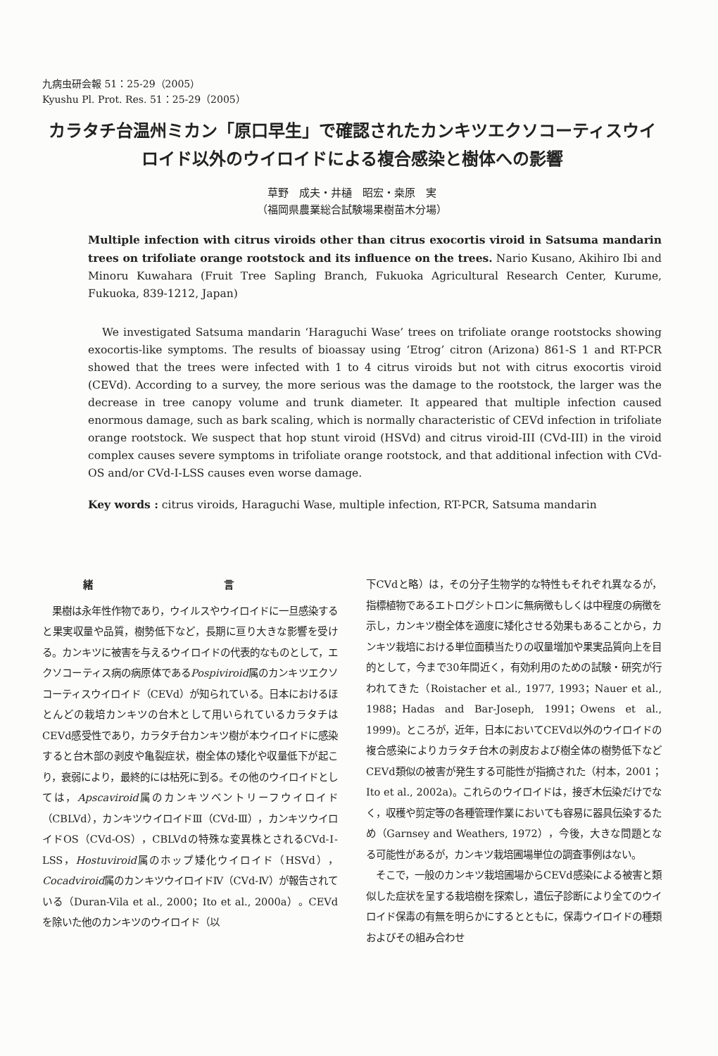九病虫研会報 51：25-29（2005）
Kyushu Pl. Prot. Res. 51：25-29（2005）
カラタチ台温州ミカン「原口早生」で確認されたカンキツエクソコーティスウイロイド以外のウイロイドによる複合感染と樹体への影響
草野　成夫・井樋　昭宏・桒原　実
（福岡県農業総合試験場果樹苗木分場）
Multiple infection with citrus viroids other than citrus exocortis viroid in Satsuma mandarin trees on trifoliate orange rootstock and its influence on the trees. Nario Kusano, Akihiro Ibi and Minoru Kuwahara (Fruit Tree Sapling Branch, Fukuoka Agricultural Research Center, Kurume, Fukuoka, 839-1212, Japan)
We investigated Satsuma mandarin ‘Haraguchi Wase’ trees on trifoliate orange rootstocks showing exocortis-like symptoms. The results of bioassay using ‘Etrog’ citron (Arizona) 861-S 1 and RT-PCR showed that the trees were infected with 1 to 4 citrus viroids but not with citrus exocortis viroid (CEVd). According to a survey, the more serious was the damage to the rootstock, the larger was the decrease in tree canopy volume and trunk diameter. It appeared that multiple infection caused enormous damage, such as bark scaling, which is normally characteristic of CEVd infection in trifoliate orange rootstock. We suspect that hop stunt viroid (HSVd) and citrus viroid-III (CVd-III) in the viroid complex causes severe symptoms in trifoliate orange rootstock, and that additional infection with CVd-OS and/or CVd-I-LSS causes even worse damage.
Key words : citrus viroids, Haraguchi Wase, multiple infection, RT-PCR, Satsuma mandarin
緒 言
　果樹は永年性作物であり，ウイルスやウイロイドに一旦感染すると果実収量や品質，樹勢低下など，長期に亘り大きな影響を受ける。カンキツに被害を与えるウイロイドの代表的なものとして，エクソコーティス病の病原体であるPospiviroid属のカンキツエクソコーティスウイロイド（CEVd）が知られている。日本におけるほとんどの栽培カンキツの台木として用いられているカラタチはCEVd感受性であり，カラタチ台カンキツ樹が本ウイロイドに感染すると台木部の剥皮や亀裂症状，樹全体の矮化や収量低下が起こり，衰弱により，最終的には枯死に到る。その他のウイロイドとしては，Apscaviroid属のカンキツベントリーフウイロイド（CBLVd），カンキツウイロイドⅢ（CVd-Ⅲ），カンキツウイロイドOS（CVd-OS），CBLVdの特殊な変異株とされるCVd-Ⅰ-LSS，Hostuviroid属のホップ矮化ウイロイド（HSVd），Cocadviroid属のカンキツウイロイドⅣ（CVd-Ⅳ）が報告されている（Duran-Vila et al., 2000；Ito et al., 2000a）。CEVdを除いた他のカンキツのウイロイド（以
下CVdと略）は，その分子生物学的な特性もそれぞれ異なるが，指標植物であるエトログシトロンに無病徴もしくは中程度の病徴を示し，カンキツ樹全体を適度に矮化させる効果もあることから，カンキツ栽培における単位面積当たりの収量増加や果実品質向上を目的として，今まで30年間近く，有効利用のための試験・研究が行われてきた（Roistacher et al., 1977, 1993；Nauer et al., 1988；Hadas and Bar-Joseph, 1991；Owens et al., 1999)。ところが，近年，日本においてCEVd以外のウイロイドの複合感染によりカラタチ台木の剥皮および樹全体の樹勢低下などCEVd類似の被害が発生する可能性が指摘された（村本，2001；Ito et al., 2002a)。これらのウイロイドは，接ぎ木伝染だけでなく，収穫や剪定等の各種管理作業においても容易に器具伝染するため（Garnsey and Weathers, 1972），今後，大きな問題となる可能性があるが，カンキツ栽培圃場単位の調査事例はない。
　そこで，一般のカンキツ栽培圃場からCEVd感染による被害と類似した症状を呈する栽培樹を探索し，遺伝子診断により全てのウイロイド保毒の有無を明らかにするとともに，保毒ウイロイドの種類およびその組み合わせ